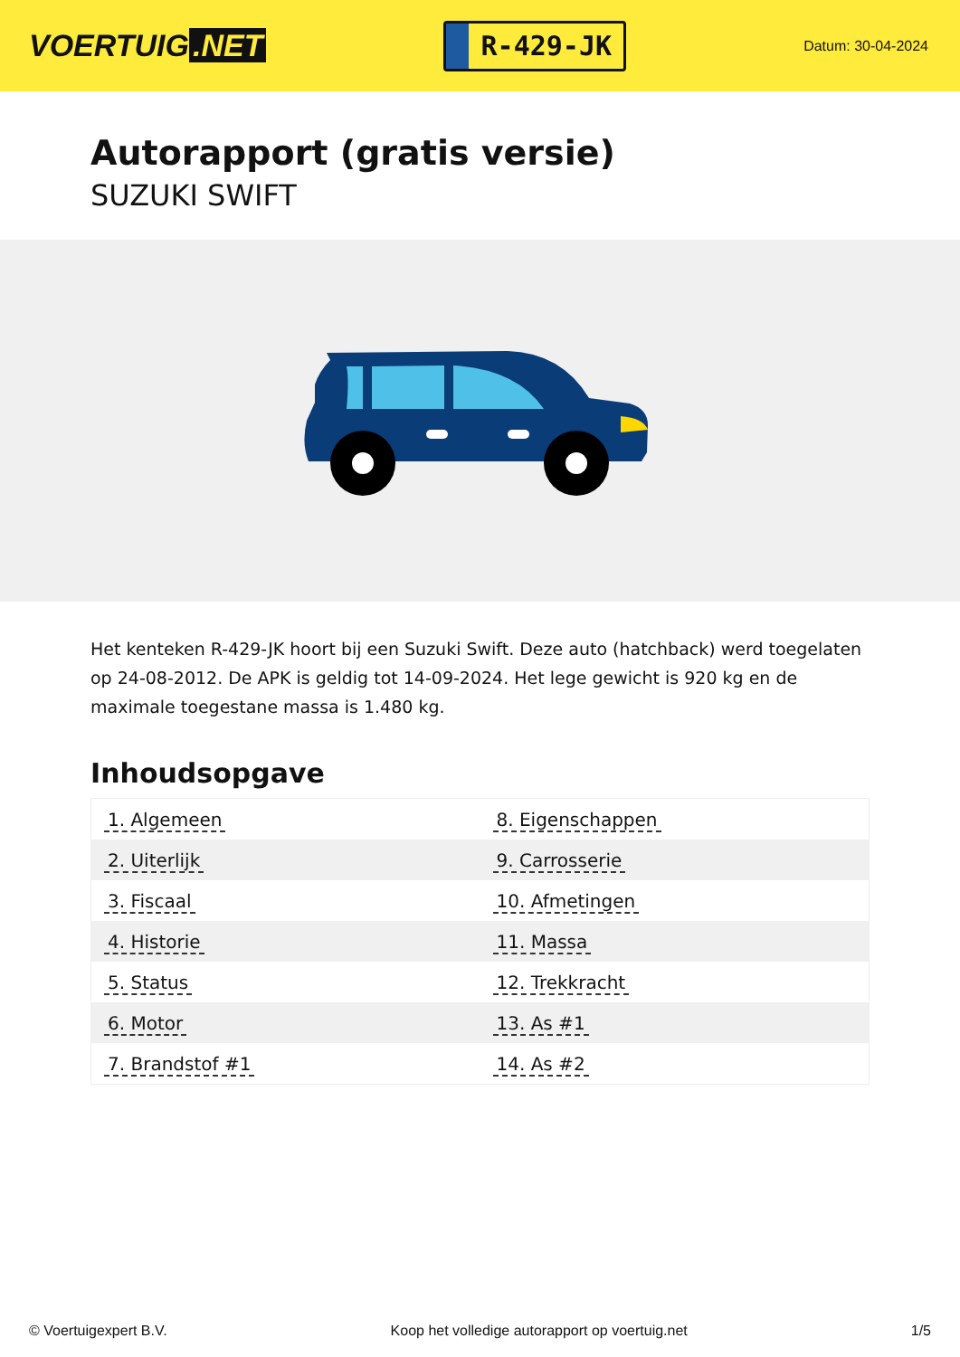VOERTUIG.NET
R-429-JK
Datum: 30-04-2024
Autorapport (gratis versie)
SUZUKI SWIFT
Het kenteken R-429-JK hoort bij een Suzuki Swift. Deze auto (hatchback) werd toegelaten op 24-08-2012. De APK is geldig tot 14-09-2024. Het lege gewicht is 920 kg en de maximale toegestane massa is 1.480 kg.
Inhoudsopgave
| 1. Algemeen | 8. Eigenschappen |
| 2. Uiterlijk | 9. Carrosserie |
| 3. Fiscaal | 10. Afmetingen |
| 4. Historie | 11. Massa |
| 5. Status | 12. Trekkracht |
| 6. Motor | 13. As #1 |
| 7. Brandstof #1 | 14. As #2 |
© Voertuigexpert B.V. Koop het volledige autorapport op voertuig.net 1/5